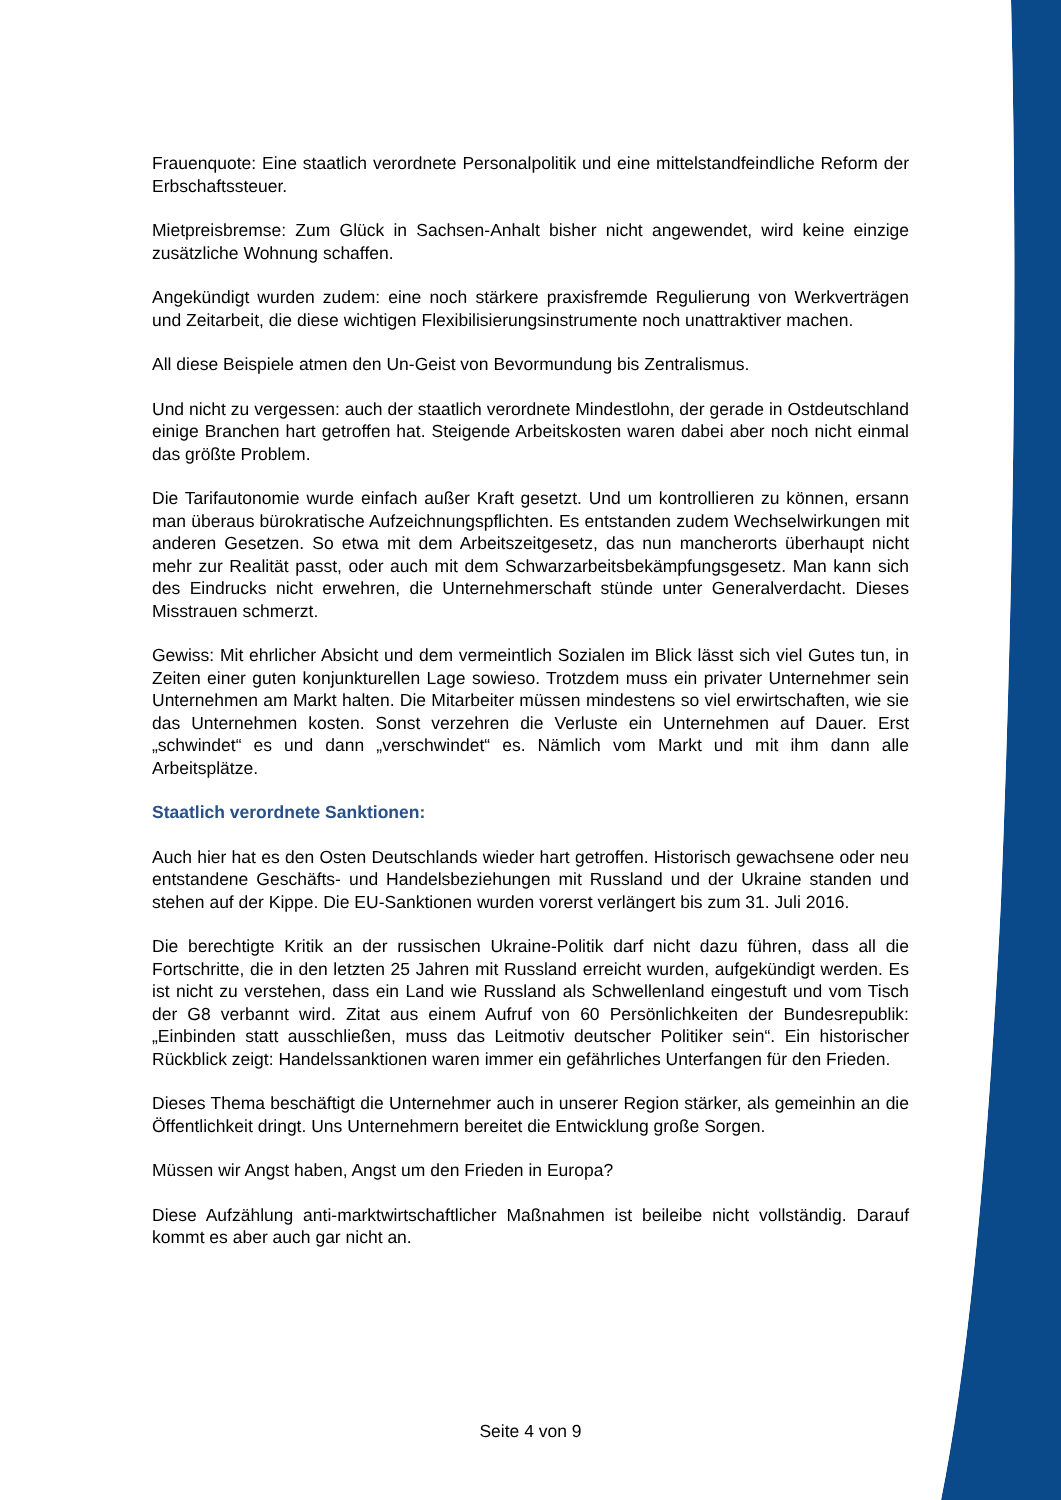Frauenquote: Eine staatlich verordnete Personalpolitik und eine mittelstandfeindliche Reform der Erbschaftssteuer.
Mietpreisbremse: Zum Glück in Sachsen-Anhalt bisher nicht angewendet, wird keine einzige zusätzliche Wohnung schaffen.
Angekündigt wurden zudem: eine noch stärkere praxisfremde Regulierung von Werkverträgen und Zeitarbeit, die diese wichtigen Flexibilisierungsinstrumente noch unattraktiver machen.
All diese Beispiele atmen den Un-Geist von Bevormundung bis Zentralismus.
Und nicht zu vergessen: auch der staatlich verordnete Mindestlohn, der gerade in Ostdeutschland einige Branchen hart getroffen hat. Steigende Arbeitskosten waren dabei aber noch nicht einmal das größte Problem.
Die Tarifautonomie wurde einfach außer Kraft gesetzt. Und um kontrollieren zu können, ersann man überaus bürokratische Aufzeichnungspflichten. Es entstanden zudem Wechselwirkungen mit anderen Gesetzen. So etwa mit dem Arbeitszeitgesetz, das nun mancherorts überhaupt nicht mehr zur Realität passt, oder auch mit dem Schwarzarbeitsbekämpfungsgesetz. Man kann sich des Eindrucks nicht erwehren, die Unternehmerschaft stünde unter Generalverdacht. Dieses Misstrauen schmerzt.
Gewiss: Mit ehrlicher Absicht und dem vermeintlich Sozialen im Blick lässt sich viel Gutes tun, in Zeiten einer guten konjunkturellen Lage sowieso. Trotzdem muss ein privater Unternehmer sein Unternehmen am Markt halten. Die Mitarbeiter müssen mindestens so viel erwirtschaften, wie sie das Unternehmen kosten. Sonst verzehren die Verluste ein Unternehmen auf Dauer. Erst „schwindet“ es und dann „verschwindet“ es. Nämlich vom Markt und mit ihm dann alle Arbeitsplätze.
Staatlich verordnete Sanktionen:
Auch hier hat es den Osten Deutschlands wieder hart getroffen. Historisch gewachsene oder neu entstandene Geschäfts- und Handelsbeziehungen mit Russland und der Ukraine standen und stehen auf der Kippe. Die EU-Sanktionen wurden vorerst verlängert bis zum 31. Juli 2016.
Die berechtigte Kritik an der russischen Ukraine-Politik darf nicht dazu führen, dass all die Fortschritte, die in den letzten 25 Jahren mit Russland erreicht wurden, aufgekündigt werden. Es ist nicht zu verstehen, dass ein Land wie Russland als Schwellenland eingestuft und vom Tisch der G8 verbannt wird. Zitat aus einem Aufruf von 60 Persönlichkeiten der Bundesrepublik: „Einbinden statt ausschließen, muss das Leitmotiv deutscher Politiker sein“. Ein historischer Rückblick zeigt: Handelssanktionen waren immer ein gefährliches Unterfangen für den Frieden.
Dieses Thema beschäftigt die Unternehmer auch in unserer Region stärker, als gemeinhin an die Öffentlichkeit dringt. Uns Unternehmern bereitet die Entwicklung große Sorgen.
Müssen wir Angst haben, Angst um den Frieden in Europa?
Diese Aufzählung anti-marktwirtschaftlicher Maßnahmen ist beileibe nicht vollständig. Darauf kommt es aber auch gar nicht an.
Seite 4 von 9